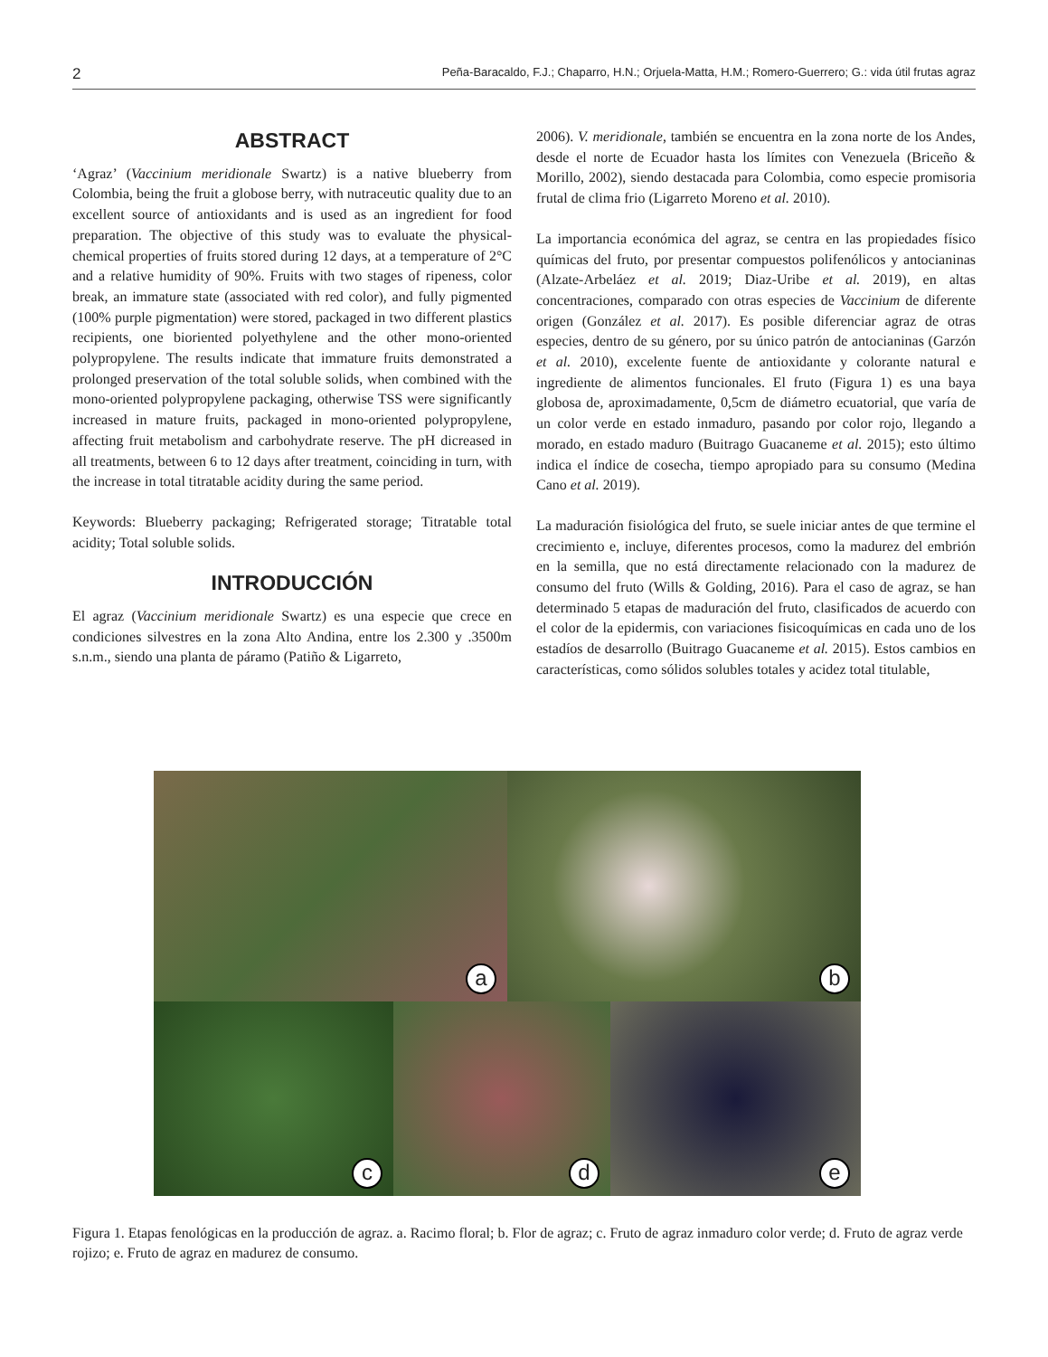2 Peña-Baracaldo, F.J.; Chaparro, H.N.; Orjuela-Matta, H.M.; Romero-Guerrero; G.: vida útil frutas agraz
ABSTRACT
‘Agraz’ (Vaccinium meridionale Swartz) is a native blueberry from Colombia, being the fruit a globose berry, with nutraceutic quality due to an excellent source of antioxidants and is used as an ingredient for food preparation. The objective of this study was to evaluate the physical-chemical properties of fruits stored during 12 days, at a temperature of 2°C and a relative humidity of 90%. Fruits with two stages of ripeness, color break, an immature state (associated with red color), and fully pigmented (100% purple pigmentation) were stored, packaged in two different plastics recipients, one bioriented polyethylene and the other mono-oriented polypropylene. The results indicate that immature fruits demonstrated a prolonged preservation of the total soluble solids, when combined with the mono-oriented polypropylene packaging, otherwise TSS were significantly increased in mature fruits, packaged in mono-oriented polypropylene, affecting fruit metabolism and carbohydrate reserve. The pH dicreased in all treatments, between 6 to 12 days after treatment, coinciding in turn, with the increase in total titratable acidity during the same period.
Keywords: Blueberry packaging; Refrigerated storage; Titratable total acidity; Total soluble solids.
INTRODUCCIÓN
El agraz (Vaccinium meridionale Swartz) es una especie que crece en condiciones silvestres en la zona Alto Andina, entre los 2.300 y .3500m s.n.m., siendo una planta de páramo (Patiño & Ligarreto,
2006). V. meridionale, también se encuentra en la zona norte de los Andes, desde el norte de Ecuador hasta los límites con Venezuela (Briceño & Morillo, 2002), siendo destacada para Colombia, como especie promisoria frutal de clima frio (Ligarreto Moreno et al. 2010).
La importancia económica del agraz, se centra en las propiedades físico químicas del fruto, por presentar compuestos polifenólicos y antocianinas (Alzate-Arbeláez et al. 2019; Diaz-Uribe et al. 2019), en altas concentraciones, comparado con otras especies de Vaccinium de diferente origen (González et al. 2017). Es posible diferenciar agraz de otras especies, dentro de su género, por su único patrón de antocianinas (Garzón et al. 2010), excelente fuente de antioxidante y colorante natural e ingrediente de alimentos funcionales. El fruto (Figura 1) es una baya globosa de, aproximadamente, 0,5cm de diámetro ecuatorial, que varía de un color verde en estado inmaduro, pasando por color rojo, llegando a morado, en estado maduro (Buitrago Guacaneme et al. 2015); esto último indica el índice de cosecha, tiempo apropiado para su consumo (Medina Cano et al. 2019).
La maduración fisiológica del fruto, se suele iniciar antes de que termine el crecimiento e, incluye, diferentes procesos, como la madurez del embrión en la semilla, que no está directamente relacionado con la madurez de consumo del fruto (Wills & Golding, 2016). Para el caso de agraz, se han determinado 5 etapas de maduración del fruto, clasificados de acuerdo con el color de la epidermis, con variaciones fisicoquímicas en cada uno de los estadíos de desarrollo (Buitrago Guacaneme et al. 2015). Estos cambios en características, como sólidos solubles totales y acidez total titulable,
a
b
c
d
e
Figura 1. Etapas fenológicas en la producción de agraz. a. Racimo floral; b. Flor de agraz; c. Fruto de agraz inmaduro color verde; d. Fruto de agraz verde rojizo; e. Fruto de agraz en madurez de consumo.